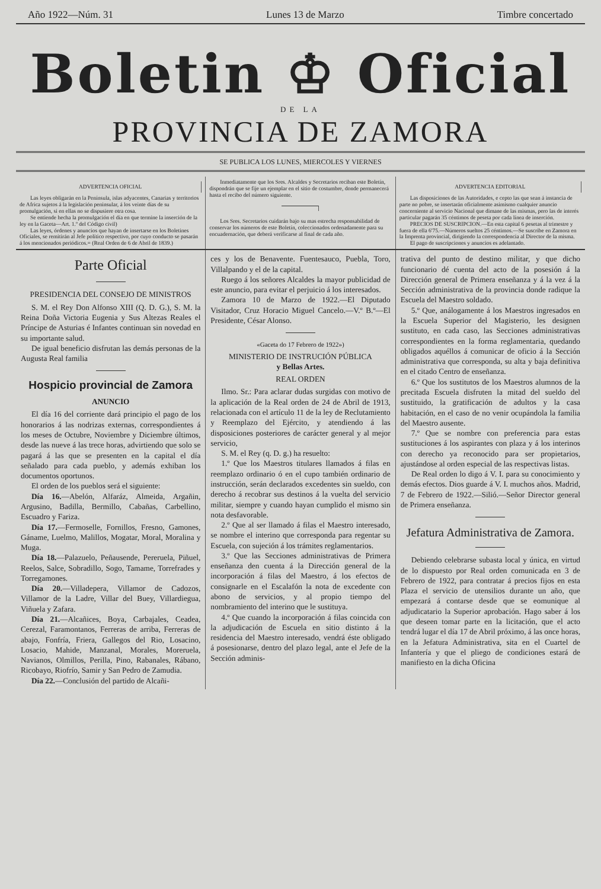Año 1922—Núm. 31 Lunes 13 de Marzo Timbre concertado
Boletin ♔ Oficial
DE LA
PROVINCIA DE ZAMORA
SE PUBLICA LOS LUNES, MIERCOLES Y VIERNES
ADVERTENCIA OFICIAL
Las leyes obligarán en la Península, islas adyacentes, Canarias y territorios de Africa sujetos á la legislación peninsular, á los veinte días de su promulgación, si en ellas no se dispusiere otra cosa.
Se entiende hecha la promulgación el día en que termine la inserción de la ley en la Gaceta—Art. 1.º del Código civil)
Las leyes, órdenes y anuncios que hayan de insertarse en los Boletines Oficiales, se remitirán al Jefe político respectivo, por cuyo conducto se pasarán á los mencionados periódicos.= (Real Orden de 6 de Abril de 1839.)
Inmediatamente que los Sres. Alcaldes y Secretarios reciban este Boletín, dispondrán que se fije un ejemplar en el sitio de costumbre, donde permanecerá hasta el recibo del número siguiente.
Los Sres. Secretarios cuidarán bajo su mas estrecha responsabilidad de conservar los números de este Boletín, coleccionados ordenadamente para su encuadernación, que deberá verificarse al final de cada año.
ADVERTENCIA EDITORIAL
Las disposiciones de las Autoridades, e cepto las que sean á instancia de parte no pobre, se insertarán oficialmente asimismo cualquier anuncio concerniente al servicio Nacional que dimane de las mismas, pero las de interés particular pagarán 35 céntimos de peseta por cada línea de inserción.
PRECIOS DE SUSCRIPCION.—En esta capital 6 pesetas al trimestre y fuera de ella 6'75.—Números sueltos 25 céntimos.—Se suscribe en Zamora en la Imprenta provincial, dirigiendo la correspondencia al Director de la misma.
El pago de suscripciones y anuncios es adelantado.
Parte Oficial
PRESIDENCIA DEL CONSEJO DE MINISTROS
S. M. el Rey Don Alfonso XIII (Q. D. G.), S. M. la Reina Doña Victoria Eugenia y Sus Altezas Reales el Príncipe de Asturias é Infantes continuan sin novedad en su importante salud.
De igual beneficio disfrutan las demás personas de la Augusta Real familia
Hospicio provincial de Zamora
ANUNCIO
El día 16 del corriente dará principio el pago de los honorarios á las nodrizas externas, correspondientes á los meses de Octubre, Noviembre y Diciembre últimos, desde las nueve á las trece horas, advirtiendo que solo se pagará á las que se presenten en la capital el día señalado para cada pueblo, y además exhiban los documentos oportunos.
El orden de los pueblos será el siguiente:
Día 16.—Abelón, Alfaráz, Almeida, Argañin, Argusino, Badilla, Bermillo, Cabañas, Carbellino, Escuadro y Fariza.
Día 17.—Fermoselle, Fornillos, Fresno, Gamones, Gáname, Luelmo, Malillos, Mogatar, Moral, Moralina y Muga.
Día 18.—Palazuelo, Peñausende, Pereruela, Piñuel, Reelos, Salce, Sobradillo, Sogo, Tamame, Torrefrades y Torregamones.
Día 20.—Villadepera, Villamor de Cadozos, Villamor de la Ladre, Villar del Buey, Villardiegua, Viñuela y Zafara.
Día 21.—Alcañices, Boya, Carbajales, Ceadea, Cerezal, Faramontanos, Ferreras de arriba, Ferreras de abajo, Fonfría, Friera, Gallegos del Rio, Losacino, Losacio, Mahide, Manzanal, Morales, Moreruela, Navianos, Olmillos, Perilla, Pino, Rabanales, Rábano, Ricobayo, Riofrío, Samir y San Pedro de Zamudia.
Día 22.—Conclusión del partido de Alcañi-
ces y los de Benavente. Fuentesauco, Puebla, Toro, Villalpando y el de la capital.
Ruego á los señores Alcaldes la mayor publicidad de este anuncio, para evitar el perjuicio á los interesados.
Zamora 10 de Marzo de 1922.—El Diputado Visitador, Cruz Horacio Miguel Cancelo.—V.º B.º—El Presidente, César Alonso.
«Gaceta do 17 Febrero de 1922»)
MINISTERIO DE INSTRUCIÓN PÚBLICA
y Bellas Artes.
REAL ORDEN
Ilmo. Sr.: Para aclarar dudas surgidas con motivo de la aplicación de la Real orden de 24 de Abril de 1913, relacionada con el artículo 11 de la ley de Reclutamiento y Reemplazo del Ejército, y atendiendo á las disposiciones posteriores de carácter general y al mejor servicio,
S. M. el Rey (q. D. g.) ha resuelto:
1.º Que los Maestros titulares llamados á filas en reemplazo ordinario ó en el cupo también ordinario de instrucción, serán declarados excedentes sin sueldo, con derecho á recobrar sus destinos á la vuelta del servicio militar, siempre y cuando hayan cumplido el mismo sin nota desfavorable.
2.º Que al ser llamado á filas el Maestro interesado, se nombre el interino que corresponda para regentar su Escuela, con sujeción á los trámites reglamentarios.
3.º Que las Secciones administrativas de Primera enseñanza den cuenta á la Dirección general de la incorporación á filas del Maestro, á los efectos de consignarle en el Escalafón la nota de excedente con abono de servicios, y al propio tiempo del nombramiento del interino que le sustituya.
4.º Que cuando la incorporación á filas coincida con la adjudicación de Escuela en sitio distinto á la residencia del Maestro interesado, vendrá éste obligado á posesionarse, dentro del plazo legal, ante el Jefe de la Sección adminis-
trativa del punto de destino militar, y que dicho funcionario dé cuenta del acto de la posesión á la Dirección general de Primera enseñanza y á la vez á la Sección administrativa de la provincia donde radique la Escuela del Maestro soldado.
5.º Que, análogamente á los Maestros ingresados en la Escuela Superior del Magisterio, les designen sustituto, en cada caso, las Secciones administrativas correspondientes en la forma reglamentaria, quedando obligados aquéllos á comunicar de oficio á la Sección administrativa que corresponda, su alta y baja definitiva en el citado Centro de enseñanza.
6.º Que los sustitutos de los Maestros alumnos de la precitada Escuela disfruten la mitad del sueldo del sustituido, la gratificación de adultos y la casa habitación, en el caso de no venir ocupándola la familia del Maestro ausente.
7.º Que se nombre con preferencia para estas sustituciones á los aspirantes con plaza y á los interinos con derecho ya reconocido para ser propietarios, ajustándose al orden especial de las respectivas listas.
De Real orden lo digo á V. I. para su conocimiento y demás efectos. Dios guarde á V. I. muchos años. Madrid, 7 de Febrero de 1922.—Silió.—Señor Director general de Primera enseñanza.
Jefatura Administrativa de Zamora.
Debiendo celebrarse subasta local y única, en virtud de lo dispuesto por Real orden comunicada en 3 de Febrero de 1922, para contratar á precios fijos en esta Plaza el servicio de utensilios durante un año, que empezará á contarse desde que se eomunique al adjudicatario la Superior aprobación. Hago saber á los que deseen tomar parte en la licitación, que el acto tendrá lugar el día 17 de Abril próximo, á las once horas, en la Jefatura Administrativa, sita en el Cuartel de Infantería y que el pliego de condiciones estará de manifiesto en la dicha Oficina